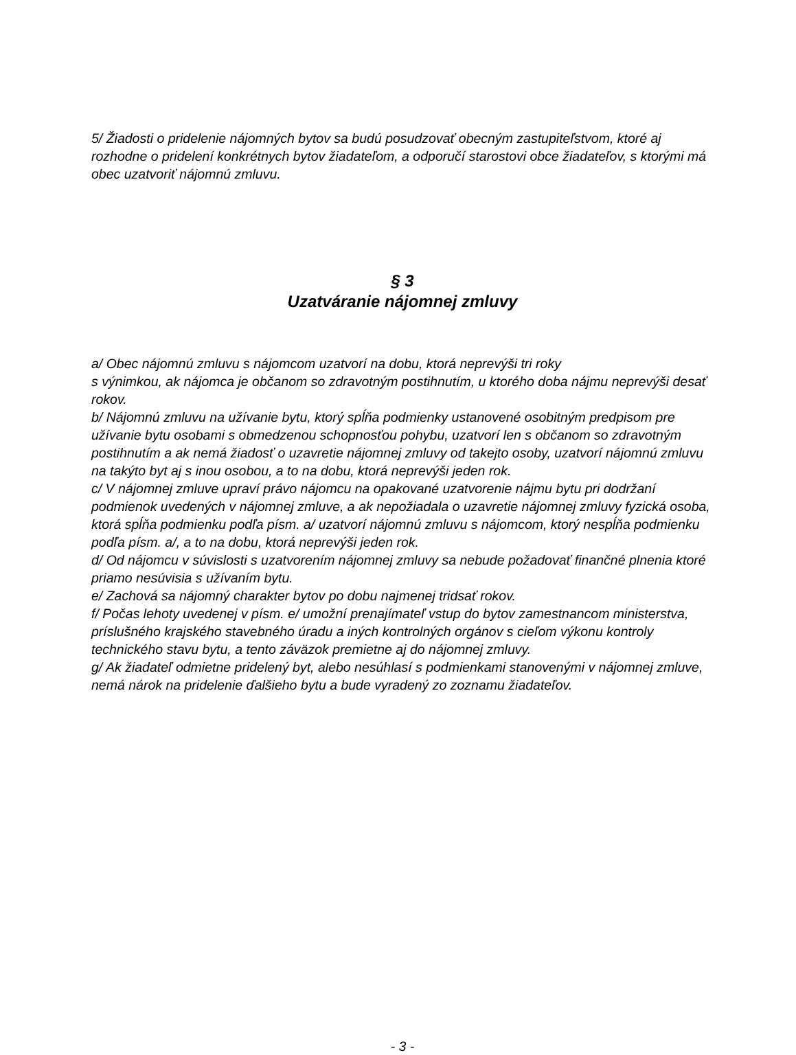5/ Žiadosti o pridelenie nájomných bytov sa budú posudzovať obecným zastupiteľstvom, ktoré aj rozhodne o pridelení konkrétnych bytov žiadateľom, a odporučí starostovi obce žiadateľov, s ktorými má obec uzatvoriť nájomnú zmluvu.
§ 3
Uzatváranie nájomnej zmluvy
a/ Obec nájomnú zmluvu s nájomcom uzatvorí na dobu, ktorá neprevýši tri roky
s výnimkou, ak nájomca je občanom so zdravotným postihnutím, u ktorého doba nájmu neprevýši desať rokov.
b/ Nájomnú zmluvu na užívanie bytu, ktorý spĺňa podmienky ustanovené osobitným predpisom pre užívanie bytu osobami s obmedzenou schopnosťou pohybu, uzatvorí len s občanom so zdravotným postihnutím a ak nemá žiadosť o uzavretie nájomnej zmluvy od takejto osoby, uzatvorí nájomnú zmluvu na takýto byt aj s inou osobou, a to na dobu, ktorá neprevýši jeden rok.
c/ V nájomnej zmluve upraví právo nájomcu na opakované uzatvorenie nájmu bytu pri dodržaní podmienok uvedených v nájomnej zmluve, a ak nepožiadala o uzavretie nájomnej zmluvy fyzická osoba, ktorá spĺňa podmienku podľa písm. a/ uzatvorí nájomnú zmluvu s nájomcom, ktorý nespĺňa podmienku podľa písm. a/, a to na dobu, ktorá neprevýši jeden rok.
d/ Od nájomcu v súvislosti s uzatvorením nájomnej zmluvy sa nebude požadovať finančné plnenia ktoré priamo nesúvisia s užívaním bytu.
e/ Zachová sa nájomný charakter bytov po dobu najmenej tridsať rokov.
f/ Počas lehoty uvedenej v písm. e/ umožní prenajímateľ vstup do bytov zamestnancom ministerstva, príslušného krajského stavebného úradu a iných kontrolných orgánov s cieľom výkonu kontroly technického stavu bytu, a tento záväzok premietne aj do nájomnej zmluvy.
g/ Ak žiadateľ odmietne pridelený byt, alebo nesúhlasí s podmienkami stanovenými v nájomnej zmluve, nemá nárok na pridelenie ďalšieho bytu a bude vyradený zo zoznamu žiadateľov.
- 3 -